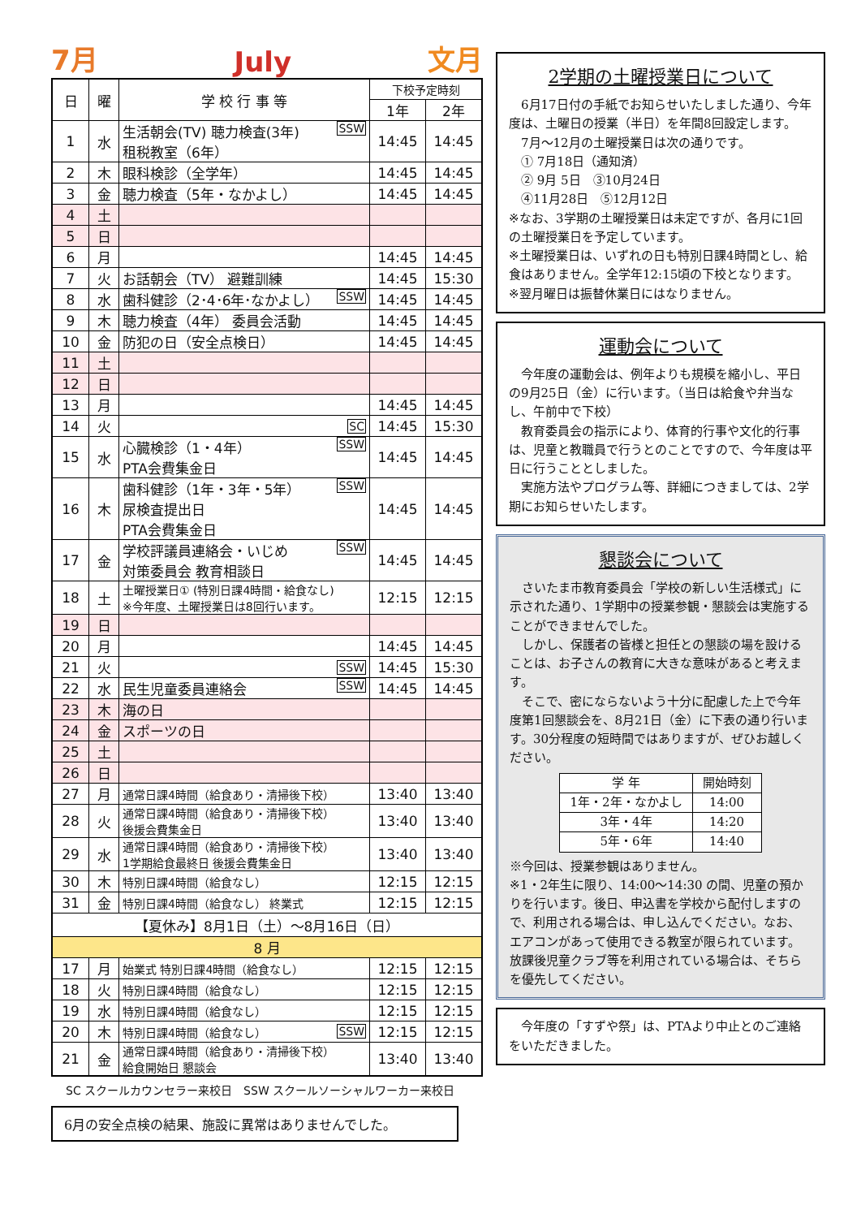7月 July 文月
| 日 | 曜 | 学 校 行 事 等 | 下校予定時刻 | |
| --- | --- | --- | --- | --- |
| | | | 1年 | 2年 |
| 1 | 水 | SSW 生活朝会(TV) 聴力検査(3年) 租税教室（6年） | 14:45 | 14:45 |
| 2 | 木 | 眼科検診（全学年） | 14:45 | 14:45 |
| 3 | 金 | 聴力検査（5年・なかよし） | 14:45 | 14:45 |
| 4 | 土 | | | |
| 5 | 日 | | | |
| 6 | 月 | | 14:45 | 14:45 |
| 7 | 火 | お話朝会（TV） 避難訓練 | 14:45 | 15:30 |
| 8 | 水 | SSW 歯科健診（2･4･6年･なかよし） | 14:45 | 14:45 |
| 9 | 木 | 聴力検査（4年） 委員会活動 | 14:45 | 14:45 |
| 10 | 金 | 防犯の日（安全点検日） | 14:45 | 14:45 |
| 11 | 土 | | | |
| 12 | 日 | | | |
| 13 | 月 | | 14:45 | 14:45 |
| 14 | 火 | SC | 14:45 | 15:30 |
| 15 | 水 | SSW 心臓検診（1・4年） PTA会費集金日 | 14:45 | 14:45 |
| 16 | 木 | SSW 歯科健診（1年・3年・5年） 尿検査提出日 PTA会費集金日 | 14:45 | 14:45 |
| 17 | 金 | SSW 学校評議員連絡会・いじめ 対策委員会 教育相談日 | 14:45 | 14:45 |
| 18 | 土 | 土曜授業日① (特別日課4時間・給食なし) ※今年度、土曜授業日は8回行います。 | 12:15 | 12:15 |
| 19 | 日 | | | |
| 20 | 月 | | 14:45 | 14:45 |
| 21 | 火 | SSW | 14:45 | 15:30 |
| 22 | 水 | SSW 民生児童委員連絡会 | 14:45 | 14:45 |
| 23 | 木 | 海の日 | | |
| 24 | 金 | スポーツの日 | | |
| 25 | 土 | | | |
| 26 | 日 | | | |
| 27 | 月 | 通常日課4時間（給食あり・清掃後下校） | 13:40 | 13:40 |
| 28 | 火 | 通常日課4時間（給食あり・清掃後下校） 後援会費集金日 | 13:40 | 13:40 |
| 29 | 水 | 通常日課4時間（給食あり・清掃後下校） 1学期給食最終日 後援会費集金日 | 13:40 | 13:40 |
| 30 | 木 | 特別日課4時間（給食なし） | 12:15 | 12:15 |
| 31 | 金 | 特別日課4時間（給食なし） 終業式 | 12:15 | 12:15 |
| 【夏休み】8月1日（土）～8月16日（日） | | | | |
| 8 月 | | | | |
| 17 | 月 | 始業式 特別日課4時間（給食なし） | 12:15 | 12:15 |
| 18 | 火 | 特別日課4時間（給食なし） | 12:15 | 12:15 |
| 19 | 水 | 特別日課4時間（給食なし） | 12:15 | 12:15 |
| 20 | 木 | SSW 特別日課4時間（給食なし） | 12:15 | 12:15 |
| 21 | 金 | 通常日課4時間（給食あり・清掃後下校） 給食開始日 懇談会 | 13:40 | 13:40 |
SC スクールカウンセラー来校日　SSW スクールソーシャルワーカー来校日
6月の安全点検の結果、施設に異常はありませんでした。
2学期の土曜授業日について
　6月17日付の手紙でお知らせいたしました通り、今年度は、土曜日の授業（半日）を年間8回設定します。
　7月～12月の土曜授業日は次の通りです。
　① 7月18日（通知済）
　② 9月 5日　③10月24日
　④11月28日　⑤12月12日
※なお、3学期の土曜授業日は未定ですが、各月に1回の土曜授業日を予定しています。
※土曜授業日は、いずれの日も特別日課4時間とし、給食はありません。全学年12:15頃の下校となります。
※翌月曜日は振替休業日にはなりません。
運動会について
　今年度の運動会は、例年よりも規模を縮小し、平日の9月25日（金）に行います。（当日は給食や弁当なし、午前中で下校）
　教育委員会の指示により、体育的行事や文化的行事は、児童と教職員で行うとのことですので、今年度は平日に行うこととしました。
　実施方法やプログラム等、詳細につきましては、2学期にお知らせいたします。
懇談会について
　さいたま市教育委員会「学校の新しい生活様式」に示された通り、1学期中の授業参観・懇談会は実施することができませんでした。
　しかし、保護者の皆様と担任との懇談の場を設けることは、お子さんの教育に大きな意味があると考えます。
　そこで、密にならないよう十分に配慮した上で今年度第1回懇談会を、8月21日（金）に下表の通り行います。30分程度の短時間ではありますが、ぜひお越しください。
| 学 年 | 開始時刻 |
| 1年・2年・なかよし | 14:00 |
| 3年・4年 | 14:20 |
| 5年・6年 | 14:40 |
※今回は、授業参観はありません。
※1・2年生に限り、14:00～14:30 の間、児童の預かりを行います。後日、申込書を学校から配付しますので、利用される場合は、申し込んでください。なお、エアコンがあって使用できる教室が限られています。放課後児童クラブ等を利用されている場合は、そちらを優先してください。
　今年度の「すずや祭」は、PTAより中止とのご連絡をいただきました。